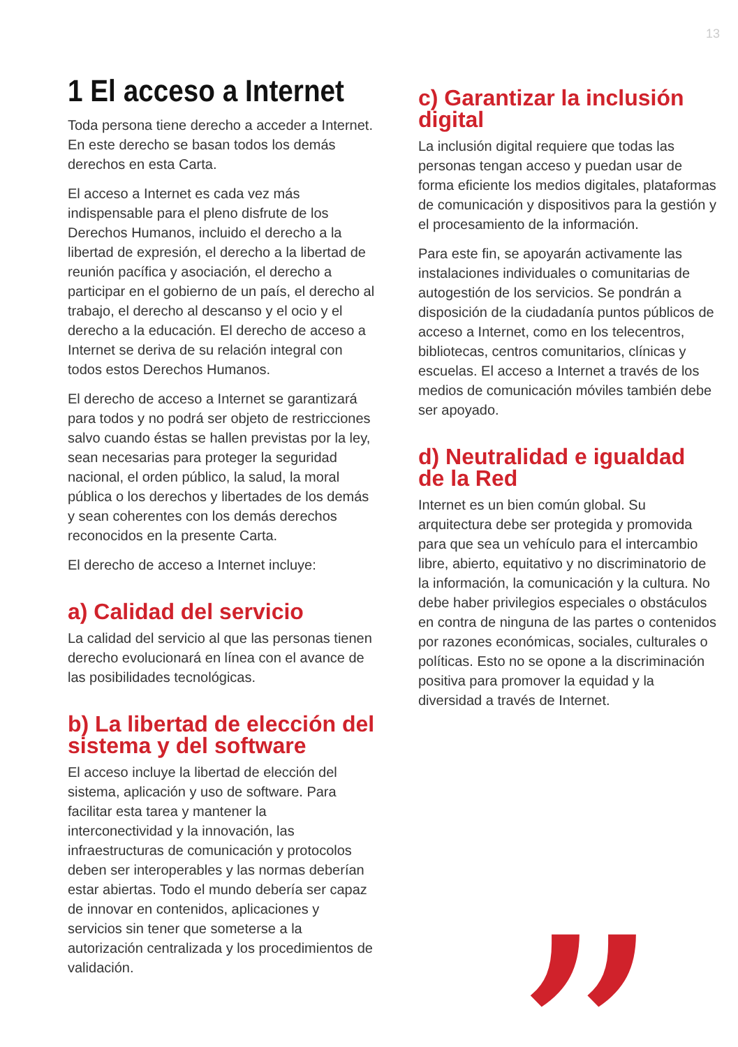13
1 El acceso a Internet
Toda persona tiene derecho a acceder a Internet. En este derecho se basan todos los demás derechos en esta Carta.
El acceso a Internet es cada vez más indispensable para el pleno disfrute de los Derechos Humanos, incluido el derecho a la libertad de expresión, el derecho a la libertad de reunión pacífica y asociación, el derecho a participar en el gobierno de un país, el derecho al trabajo, el derecho al descanso y el ocio y el derecho a la educación. El derecho de acceso a Internet se deriva de su relación integral con todos estos Derechos Humanos.
El derecho de acceso a Internet se garantizará para todos y no podrá ser objeto de restricciones salvo cuando éstas se hallen previstas por la ley, sean necesarias para proteger la seguridad nacional, el orden público, la salud, la moral pública o los derechos y libertades de los demás y sean coherentes con los demás derechos reconocidos en la presente Carta.
El derecho de acceso a Internet incluye:
a) Calidad del servicio
La calidad del servicio al que las personas tienen derecho evolucionará en línea con el avance de las posibilidades tecnológicas.
b) La libertad de elección del sistema y del software
El acceso incluye la libertad de elección del sistema, aplicación y uso de software. Para facilitar esta tarea y mantener la interconectividad y la innovación, las infraestructuras de comunicación y protocolos deben ser interoperables y las normas deberían estar abiertas. Todo el mundo debería ser capaz de innovar en contenidos, aplicaciones y servicios sin tener que someterse a la autorización centralizada y los procedimientos de validación.
c) Garantizar la inclusión digital
La inclusión digital requiere que todas las personas tengan acceso y puedan usar de forma eficiente los medios digitales, plataformas de comunicación y dispositivos para la gestión y el procesamiento de la información.
Para este fin, se apoyarán activamente las instalaciones individuales o comunitarias de autogestión de los servicios. Se pondrán a disposición de la ciudadanía puntos públicos de acceso a Internet, como en los telecentros, bibliotecas, centros comunitarios, clínicas y escuelas. El acceso a Internet a través de los medios de comunicación móviles también debe ser apoyado.
d) Neutralidad e igualdad de la Red
Internet es un bien común global. Su arquitectura debe ser protegida y promovida para que sea un vehículo para el intercambio libre, abierto, equitativo y no discriminatorio de la información, la comunicación y la cultura. No debe haber privilegios especiales o obstáculos en contra de ninguna de las partes o contenidos por razones económicas, sociales, culturales o políticas. Esto no se opone a la discriminación positiva para promover la equidad y la diversidad a través de Internet.
”